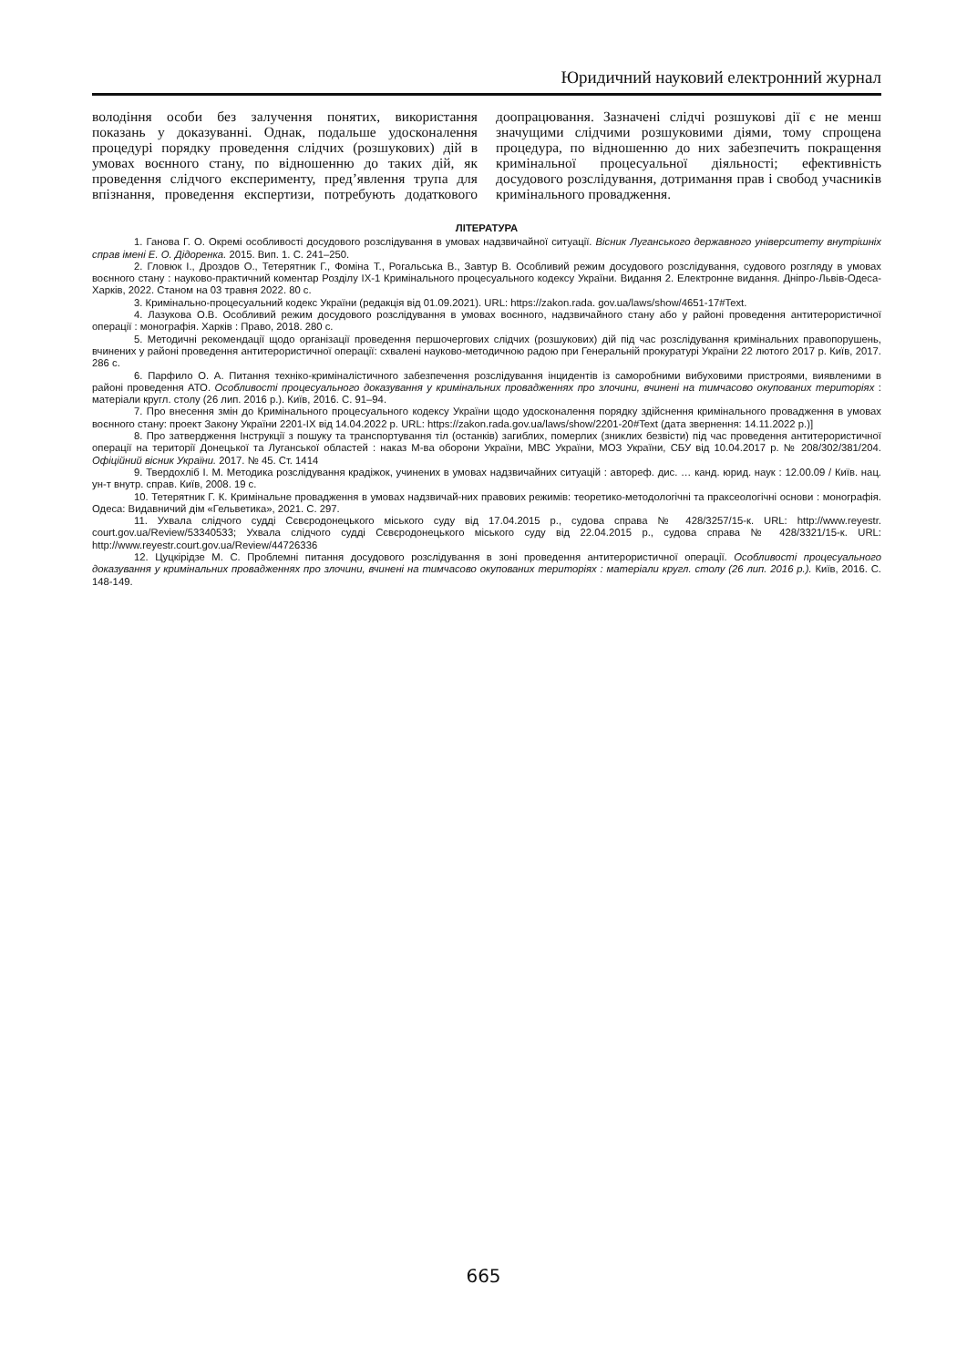Юридичний науковий електронний журнал
володіння особи без залучення понятих, використання показань у доказуванні. Однак, подальше удосконалення процедурі порядку проведення слідчих (розшукових) дій в умовах воєнного стану, по відношенню до таких дій, як проведення слідчого експерименту, пред’явлення трупа для впізнання, проведення експертизи, потребують додаткового доопрацювання. Зазначені слідчі розшукові дії є не менш значущими слідчими розшуковими діями, тому спрощена процедура, по відношенню до них забезпечить покращення кримінальної процесуальної діяльності; ефективність досудового розслідування, дотримання прав і свобод учасників кримінального провадження.
ЛІТЕРАТУРА
1. Ганова Г. О. Окремі особливості досудового розслідування в умовах надзвичайної ситуації. Вісник Луганського державного університету внутрішніх справ імені Е. О. Дідоренка. 2015. Вип. 1. С. 241–250.
2. Гловюк І., Дроздов О., Тетерятник Г., Фоміна Т., Рогальська В., Завтур В. Особливий режим досудового розслідування, судового розгляду в умовах воєнного стану : науково-практичний коментар Розділу IX-1 Кримінального процесуального кодексу України. Видання 2. Електронне видання. Дніпро-Львів-Одеса-Харків, 2022. Станом на 03 травня 2022. 80 с.
3. Кримінально-процесуальний кодекс України (редакція від 01.09.2021). URL: https://zakon.rada. gov.ua/laws/show/4651-17#Text.
4. Лазукова О.В. Особливий режим досудового розслідування в умовах воєнного, надзвичайного стану або у районі проведення антитерористичної операції : монографія. Харків : Право, 2018. 280 с.
5. Методичні рекомендації щодо організації проведення першочергових слідчих (розшукових) дій під час розслідування кримінальних правопорушень, вчинених у районі проведення антитерористичної операції: схвалені науково-методичною радою при Генеральній прокуратурі України 22 лютого 2017 р. Київ, 2017. 286 с.
6. Парфило О. А. Питання техніко-криміналістичного забезпечення розслідування інцидентів із саморобними вибуховими пристроями, виявленими в районі проведення АТО. Особливості процесуального доказування у кримінальних провадженнях про злочини, вчинені на тимчасово окупованих територіях : матеріали кругл. столу (26 лип. 2016 р.). Київ, 2016. С. 91–94.
7. Про внесення змін до Кримінального процесуального кодексу України щодо удосконалення порядку здійснення кримінального провадження в умовах воєнного стану: проект Закону України 2201-IX від 14.04.2022 р. URL: https://zakon.rada.gov.ua/laws/show/2201-20#Text (дата звернення: 14.11.2022 р.)]
8. Про затвердження Інструкції з пошуку та транспортування тіл (останків) загиблих, померлих (зниклих безвісти) під час проведення антитерористичної операції на території Донецької та Луганської областей : наказ М-ва оборони України, МВС України, МОЗ України, СБУ від 10.04.2017 р. № 208/302/381/204. Офіційний вісник України. 2017. № 45. Ст. 1414
9. Твердохліб І. М. Методика розслідування крадіжок, учинених в умовах надзвичайних ситуацій : автореф. дис. … канд. юрид. наук : 12.00.09 / Київ. нац. ун-т внутр. справ. Київ, 2008. 19 с.
10. Тетерятник Г. К. Кримінальне провадження в умовах надзвичай-них правових режимів: теоретико-методологічні та праксеологічні основи : монографія. Одеса: Видавничий дім «Гельветика», 2021. С. 297.
11. Ухвала слідчого судді Сєвєродонецького міського суду від 17.04.2015 р., судова справа № 428/3257/15-к. URL: http://www.reyestr. court.gov.ua/Review/53340533; Ухвала слідчого судді Сєвєродонецького міського суду від 22.04.2015 р., судова справа № 428/3321/15-к. URL: http://www.reyestr.court.gov.ua/Review/44726336
12. Цуцкірідзе М. С. Проблемні питання досудового розслідування в зоні проведення антитерористичної операції. Особливості процесуального доказування у кримінальних провадженнях про злочини, вчинені на тимчасово окупованих територіях : матеріали кругл. столу (26 лип. 2016 р.). Київ, 2016. С. 148-149.
665